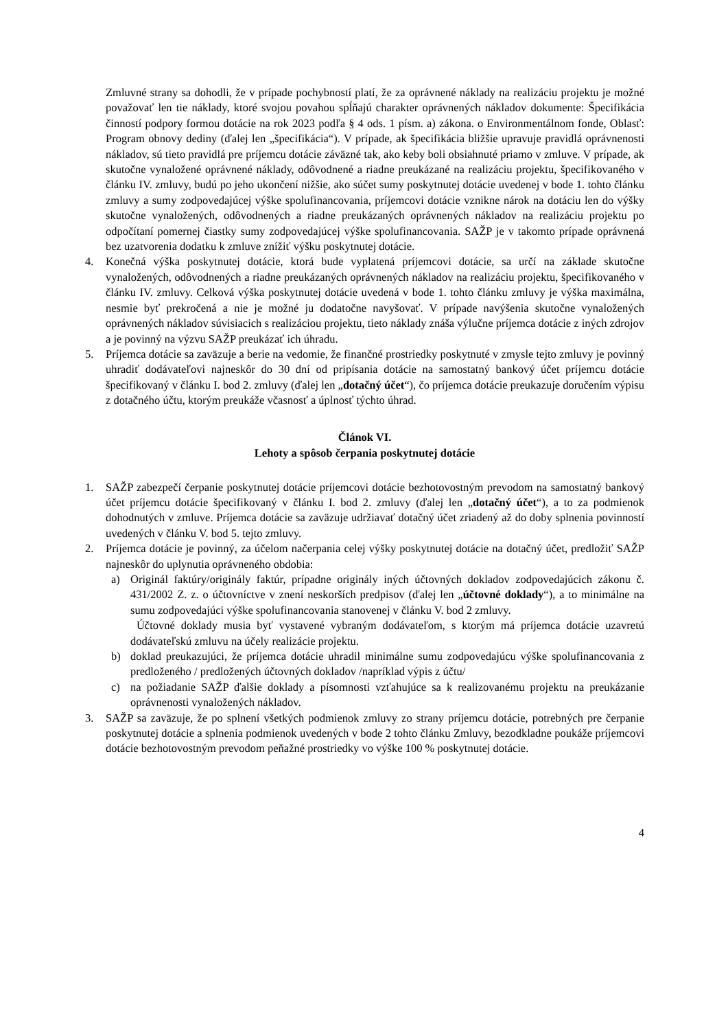Zmluvné strany sa dohodli, že v prípade pochybností platí, že za oprávnené náklady na realizáciu projektu je možné považovať len tie náklady, ktoré svojou povahou spĺňajú charakter oprávnených nákladov dokumente: Špecifikácia činností podpory formou dotácie na rok 2023 podľa § 4 ods. 1 písm. a) zákona. o Environmentálnom fonde, Oblasť: Program obnovy dediny (ďalej len „špecifikácia“). V prípade, ak špecifikácia bližšie upravuje pravidlá oprávnenosti nákladov, sú tieto pravidlá pre príjemcu dotácie záväzné tak, ako keby boli obsiahnuté priamo v zmluve. V prípade, ak skutočne vynaložené oprávnené náklady, odôvodnené a riadne preukázané na realizáciu projektu, špecifikovaného v článku IV. zmluvy, budú po jeho ukončení nižšie, ako súčet sumy poskytnutej dotácie uvedenej v bode 1. tohto článku zmluvy a sumy zodpovedajúcej výške spolufinancovania, príjemcovi dotácie vznikne nárok na dotáciu len do výšky skutočne vynaložených, odôvodnených a riadne preukázaných oprávnených nákladov na realizáciu projektu po odpočítaní pomernej čiastky sumy zodpovedajúcej výške spolufinancovania. SAŽP je v takomto prípade oprávnená bez uzatvorenia dodatku k zmluve znížiť výšku poskytnutej dotácie.
4. Konečná výška poskytnutej dotácie, ktorá bude vyplatená príjemcovi dotácie, sa určí na základe skutočne vynaložených, odôvodnených a riadne preukázaných oprávnených nákladov na realizáciu projektu, špecifikovaného v článku IV. zmluvy. Celková výška poskytnutej dotácie uvedená v bode 1. tohto článku zmluvy je výška maximálna, nesmie byť prekročená a nie je možné ju dodatočne navyšovať. V prípade navýšenia skutočne vynaložených oprávnených nákladov súvisiacich s realizáciou projektu, tieto náklady znáša výlučne príjemca dotácie z iných zdrojov a je povinný na výzvu SAŽP preukázať ich úhradu.
5. Príjemca dotácie sa zaväzuje a berie na vedomie, že finančné prostriedky poskytnuté v zmysle tejto zmluvy je povinný uhradiť dodávateľovi najneskôr do 30 dní od pripísania dotácie na samostatný bankový účet príjemcu dotácie špecifikovaný v článku I. bod 2. zmluvy (ďalej len „dotačný účet“), čo príjemca dotácie preukazuje doručením výpisu z dotačného účtu, ktorým preukáže včasnosť a úplnosť týchto úhrad.
Článok VI.
Lehoty a spôsob čerpania poskytnutej dotácie
1. SAŽP zabezpečí čerpanie poskytnutej dotácie príjemcovi dotácie bezhotovostným prevodom na samostatný bankový účet príjemcu dotácie špecifikovaný v článku I. bod 2. zmluvy (ďalej len „dotačný účet“), a to za podmienok dohodnutých v zmluve. Príjemca dotácie sa zaväzuje udržiavať dotačný účet zriadený až do doby splnenia povinností uvedených v článku V. bod 5. tejto zmluvy.
2. Príjemca dotácie je povinný, za účelom načerpania celej výšky poskytnutej dotácie na dotačný účet, predložiť SAŽP najneskôr do uplynutia oprávneného obdobia:
a) Originál faktúry/originály faktúr, prípadne originály iných účtovných dokladov zodpovedajúcich zákonu č. 431/2002 Z. z. o účtovníctve v znení neskorších predpisov (ďalej len „účtovné doklady“), a to minimálne na sumu zodpovedajúci výške spolufinancovania stanovenej v článku V. bod 2 zmluvy.
Účtovné doklady musia byť vystavené vybraným dodávateľom, s ktorým má príjemca dotácie uzavretú dodávateľskú zmluvu na účely realizácie projektu.
b) doklad preukazujúci, že príjemca dotácie uhradil minimálne sumu zodpovedajúcu výške spolufinancovania z predloženého / predložených účtovných dokladov /napríklad výpis z účtu/
c) na požiadanie SAŽP ďalšie doklady a písomnosti vzťahujúce sa k realizovanému projektu na preukázanie oprávnenosti vynaložených nákladov.
3. SAŽP sa zaväzuje, že po splnení všetkých podmienok zmluvy zo strany príjemcu dotácie, potrebných pre čerpanie poskytnutej dotácie a splnenia podmienok uvedených v bode 2 tohto článku Zmluvy, bezodkladne poukáže príjemcovi dotácie bezhotovostným prevodom peňažné prostriedky vo výške 100 % poskytnutej dotácie.
4